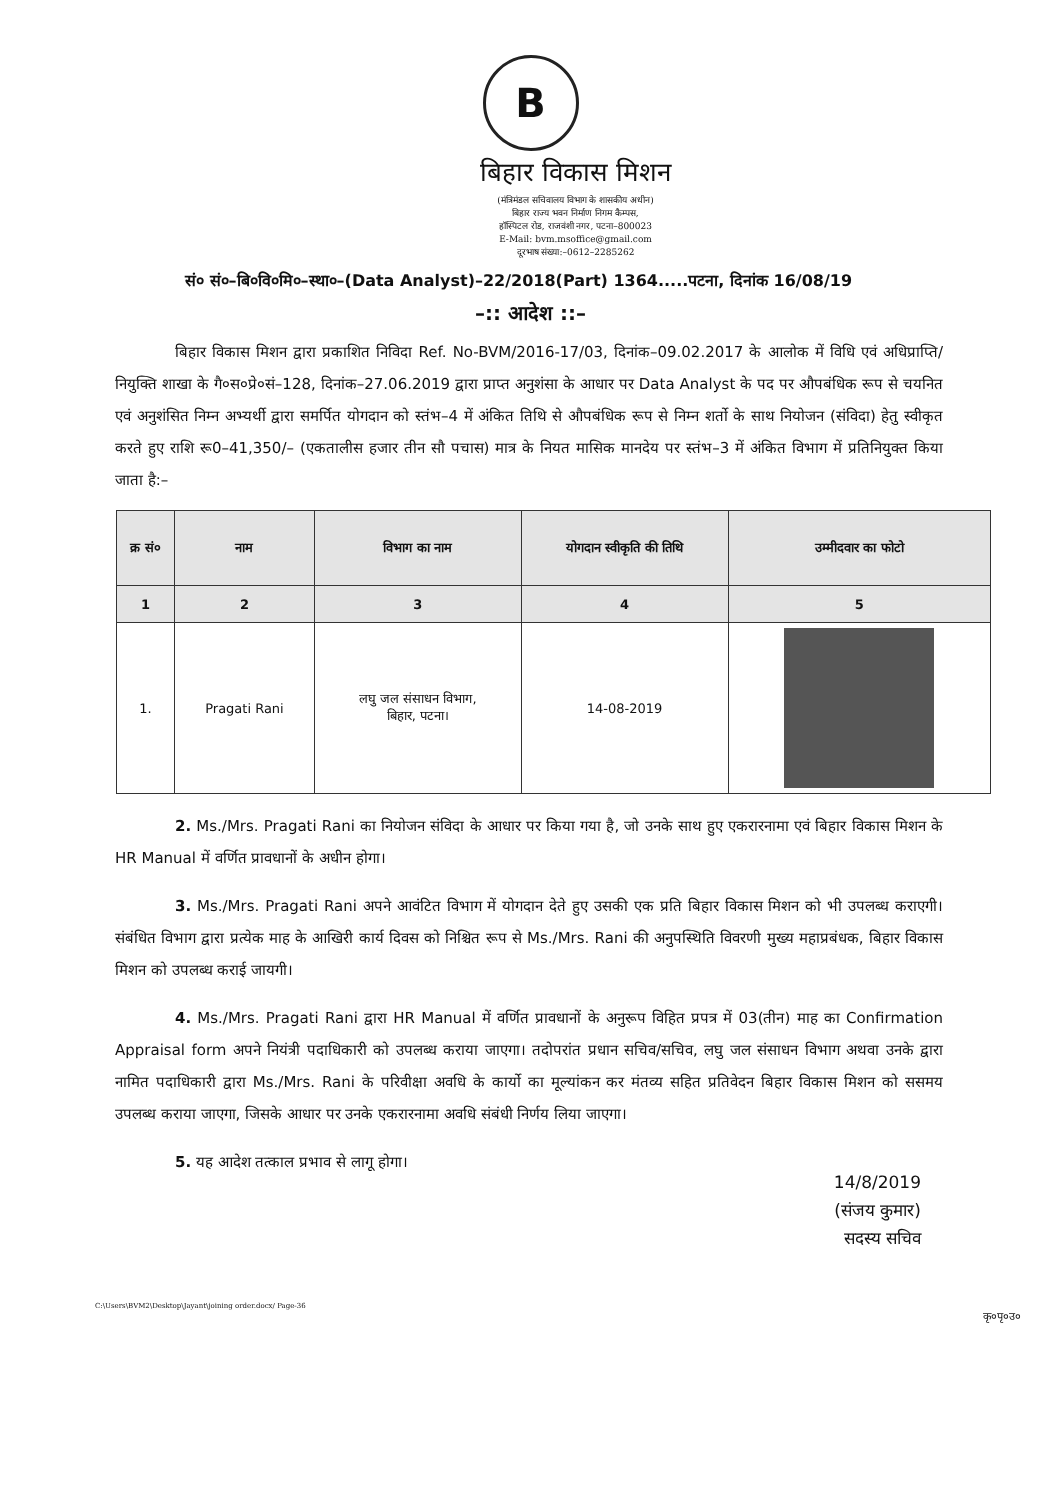B
बिहार विकास मिशन
(मंत्रिमंडल सचिवालय विभाग के शासकीय अधीन)
बिहार राज्य भवन निर्माण निगम कैम्पस,
हॉस्पिटल रोड, राजवंशी नगर, पटना–800023
E-Mail: bvm.msoffice@gmail.com
दूरभाष संख्या:–0612–2285262
सं० सं०–बि०वि०मि०–स्था०–(Data Analyst)–22/2018(Part) 1364.....पटना, दिनांक 16/08/19
–:: आदेश ::–
बिहार विकास मिशन द्वारा प्रकाशित निविदा Ref. No-BVM/2016-17/03, दिनांक–09.02.2017 के आलोक में विधि एवं अधिप्राप्ति/ नियुक्ति शाखा के गै०स०प्रे०सं–128, दिनांक–27.06.2019 द्वारा प्राप्त अनुशंसा के आधार पर Data Analyst के पद पर औपबंधिक रूप से चयनित एवं अनुशंसित निम्न अभ्यर्थी द्वारा समर्पित योगदान को स्तंभ–4 में अंकित तिथि से औपबंधिक रूप से निम्न शर्तो के साथ नियोजन (संविदा) हेतु स्वीकृत करते हुए राशि रू0–41,350/– (एकतालीस हजार तीन सौ पचास) मात्र के नियत मासिक मानदेय पर स्तंभ–3 में अंकित विभाग में प्रतिनियुक्त किया जाता है:–
| क्र सं० | नाम | विभाग का नाम | योगदान स्वीकृति की तिथि | उम्मीदवार का फोटो |
| --- | --- | --- | --- | --- |
| 1 | 2 | 3 | 4 | 5 |
| 1. | Pragati Rani | लघु जल संसाधन विभाग, बिहार, पटना। | 14-08-2019 | |
2. Ms./Mrs. Pragati Rani का नियोजन संविदा के आधार पर किया गया है, जो उनके साथ हुए एकरारनामा एवं बिहार विकास मिशन के HR Manual में वर्णित प्रावधानों के अधीन होगा।
3. Ms./Mrs. Pragati Rani अपने आवंटित विभाग में योगदान देते हुए उसकी एक प्रति बिहार विकास मिशन को भी उपलब्ध कराएगी। संबंधित विभाग द्वारा प्रत्येक माह के आखिरी कार्य दिवस को निश्चित रूप से Ms./Mrs. Rani की अनुपस्थिति विवरणी मुख्य महाप्रबंधक, बिहार विकास मिशन को उपलब्ध कराई जायगी।
4. Ms./Mrs. Pragati Rani द्वारा HR Manual में वर्णित प्रावधानों के अनुरूप विहित प्रपत्र में 03(तीन) माह का Confirmation Appraisal form अपने नियंत्री पदाधिकारी को उपलब्ध कराया जाएगा। तदोपरांत प्रधान सचिव/सचिव, लघु जल संसाधन विभाग अथवा उनके द्वारा नामित पदाधिकारी द्वारा Ms./Mrs. Rani के परिवीक्षा अवधि के कार्यो का मूल्यांकन कर मंतव्य सहित प्रतिवेदन बिहार विकास मिशन को ससमय उपलब्ध कराया जाएगा, जिसके आधार पर उनके एकरारनामा अवधि संबंधी निर्णय लिया जाएगा।
5. यह आदेश तत्काल प्रभाव से लागू होगा।
14/8/2019
(संजय कुमार)
सदस्य सचिव
C:\Users\BVM2\Desktop\Jayant\joining order.docx/ Page-36
कृ०पृ०उ०